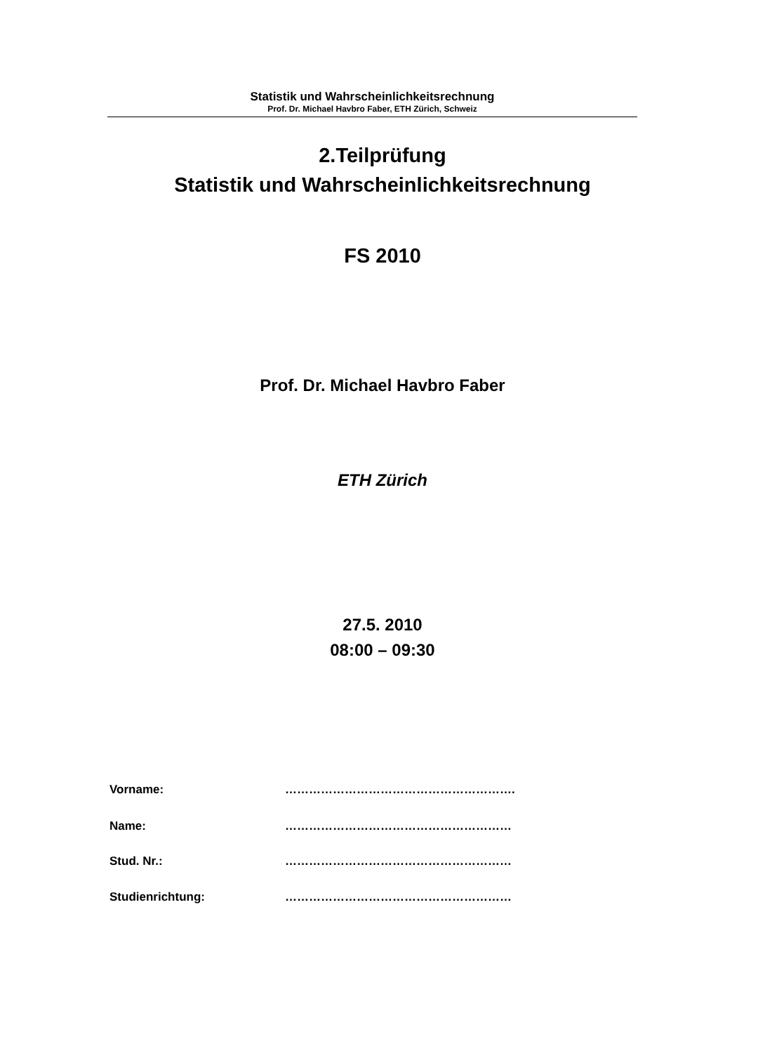Statistik und Wahrscheinlichkeitsrechnung
Prof. Dr. Michael Havbro Faber, ETH Zürich, Schweiz
2.Teilprüfung
Statistik und Wahrscheinlichkeitsrechnung
FS 2010
Prof. Dr. Michael Havbro Faber
ETH Zürich
27.5. 2010
08:00 – 09:30
Vorname: ………………………………………………….
Name: …………………………………………………
Stud. Nr.: …………………………………………………
Studienrichtung: …………………………………………………